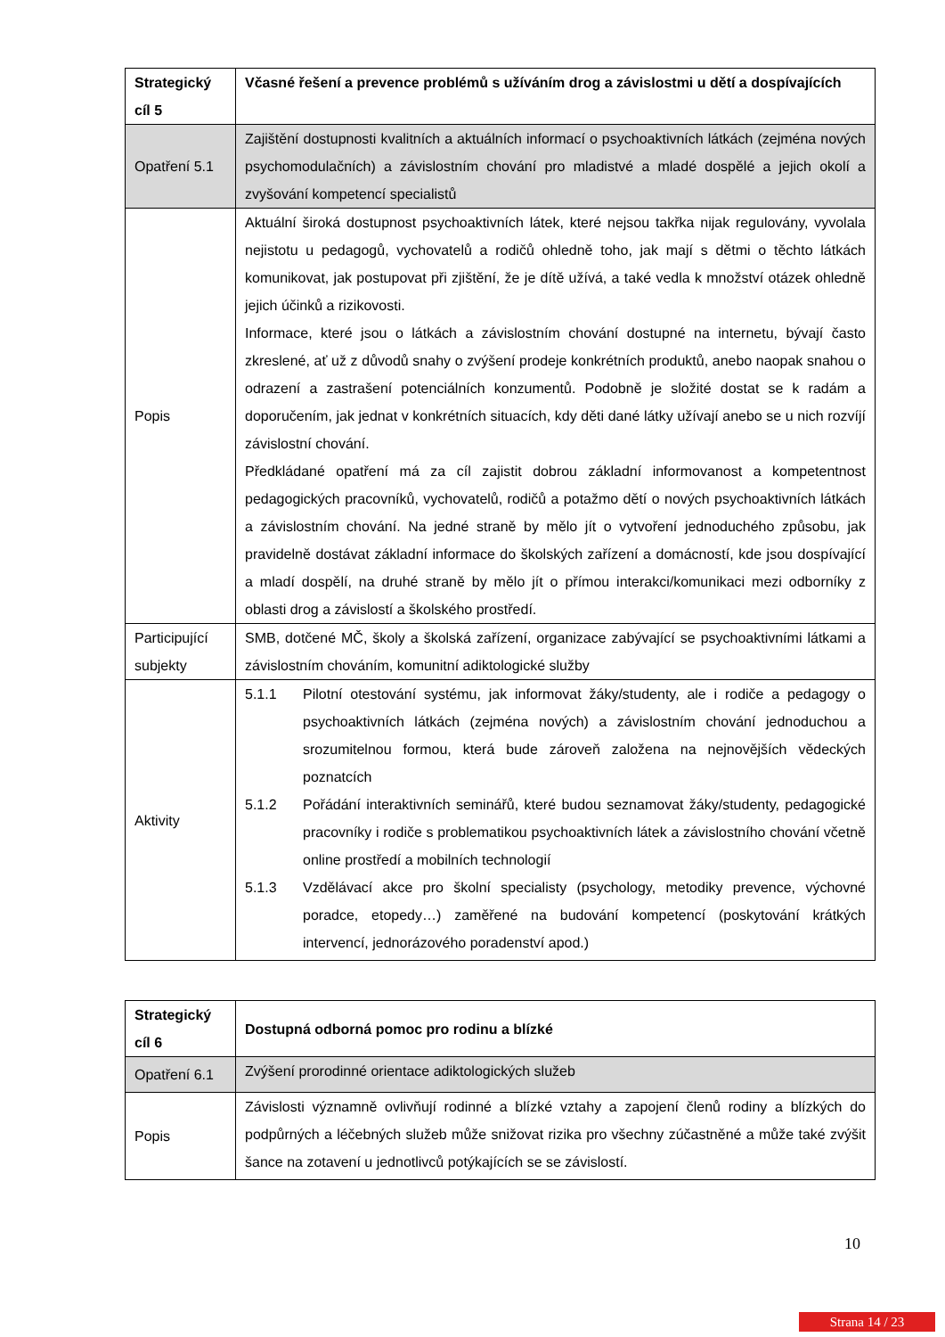| Strategický cíl 5 | Včasné řešení a prevence problémů s užíváním drog a závislostmi u dětí a dospívajících |
| Opatření 5.1 | Zajištění dostupnosti kvalitních a aktuálních informací o psychoaktivních látkách (zejména nových psychomodulačních) a závislostním chování pro mladistvé a mladé dospělé a jejich okolí a zvyšování kompetencí specialistů |
| Popis | Aktuální široká dostupnost psychoaktivních látek, které nejsou takřka nijak regulovány, vyvolala nejistotu u pedagogů, vychovatelů a rodičů ohledně toho, jak mají s dětmi o těchto látkách komunikovat, jak postupovat při zjištění, že je dítě užívá, a také vedla k množství otázek ohledně jejich účinků a rizikovosti. Informace, které jsou o látkách a závislostním chování dostupné na internetu, bývají často zkreslené, ať už z důvodů snahy o zvýšení prodeje konkrétních produktů, anebo naopak snahou o odrazení a zastrašení potenciálních konzumentů. Podobně je složité dostat se k radám a doporučením, jak jednat v konkrétních situacích, kdy děti dané látky užívají anebo se u nich rozvíjí závislostní chování. Předkládané opatření má za cíl zajistit dobrou základní informovanost a kompetentnost pedagogických pracovníků, vychovatelů, rodičů a potažmo dětí o nových psychoaktivních látkách a závislostním chování. Na jedné straně by mělo jít o vytvoření jednoduchého způsobu, jak pravidelně dostávat základní informace do školských zařízení a domácností, kde jsou dospívající a mladí dospělí, na druhé straně by mělo jít o přímou interakci/komunikaci mezi odborníky z oblasti drog a závislostí a školského prostředí. |
| Participující subjekty | SMB, dotčené MČ, školy a školská zařízení, organizace zabývající se psychoaktivními látkami a závislostním chováním, komunitní adiktologické služby |
| Aktivity | 5.1.1 Pilotní otestování systému, jak informovat žáky/studenty, ale i rodiče a pedagogy o psychoaktivních látkách (zejména nových) a závislostním chování jednoduchou a srozumitelnou formou, která bude zároveň založena na nejnovějších vědeckých poznatcích 5.1.2 Pořádání interaktivních seminářů, které budou seznamovat žáky/studenty, pedagogické pracovníky i rodiče s problematikou psychoaktivních látek a závislostního chování včetně online prostředí a mobilních technologií 5.1.3 Vzdělávací akce pro školní specialisty (psychology, metodiky prevence, výchovné poradce, etopedy…) zaměřené na budování kompetencí (poskytování krátkých intervencí, jednorázového poradenství apod.) |
| Strategický cíl 6 | Dostupná odborná pomoc pro rodinu a blízké |
| Opatření 6.1 | Zvýšení prorodinné orientace adiktologických služeb |
| Popis | Závislosti významně ovlivňují rodinné a blízké vztahy a zapojení členů rodiny a blízkých do podpůrných a léčebných služeb může snižovat rizika pro všechny zúčastněné a může také zvýšit šance na zotavení u jednotlivců potýkajících se se závislostí. |
10
Strana 14 / 23